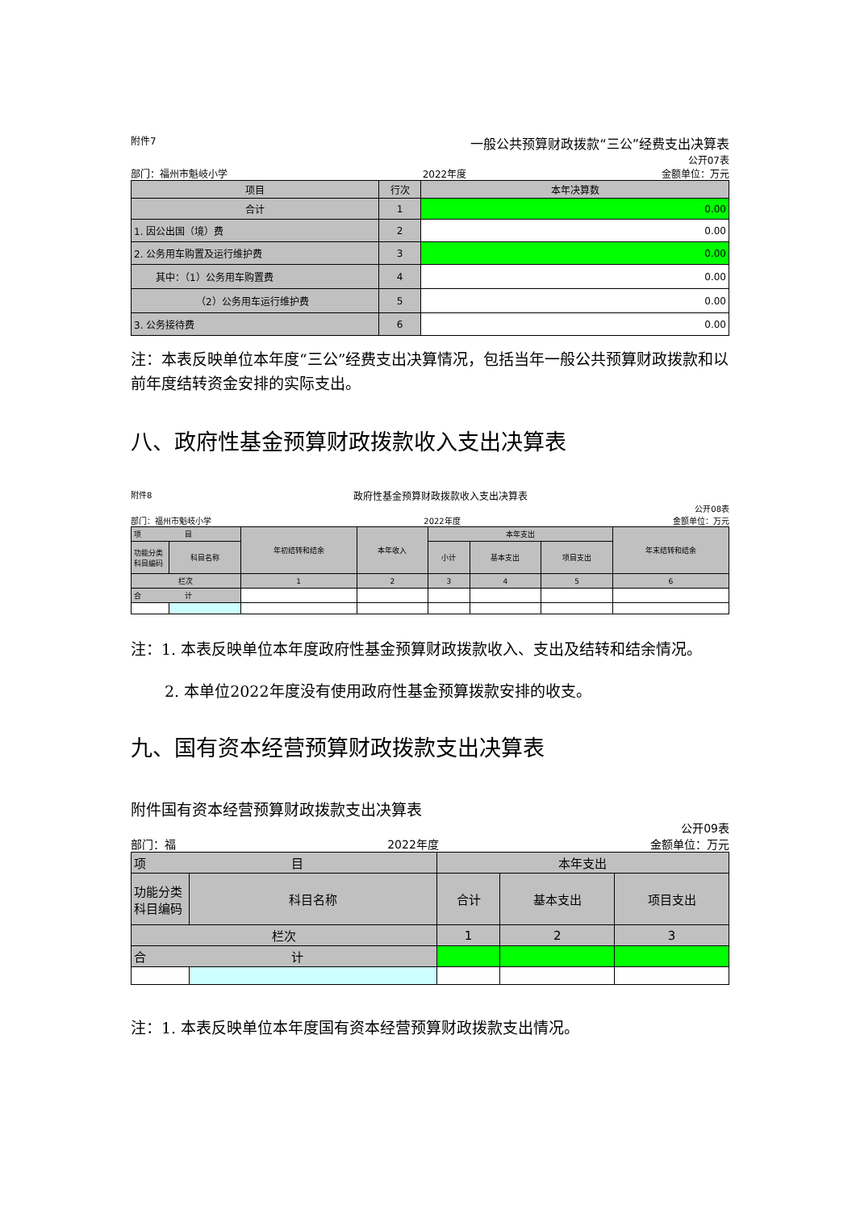附件7 一般公共预算财政拨款“三公”经费支出决算表
公开07表
部门：福州市魁岐小学 2022年度 金额单位：万元
| 项目 | 行次 | 本年决算数 |
| 合计 | 1 | 0.00 |
| 1. 因公出国（境）费 | 2 | 0.00 |
| 2. 公务用车购置及运行维护费 | 3 | 0.00 |
| 其中：（1）公务用车购置费 | 4 | 0.00 |
| （2）公务用车运行维护费 | 5 | 0.00 |
| 3. 公务接待费 | 6 | 0.00 |
注：本表反映单位本年度“三公”经费支出决算情况，包括当年一般公共预算财政拨款和以前年度结转资金安排的实际支出。
八、政府性基金预算财政拨款收入支出决算表
附件8 政府性基金预算财政拨款收入支出决算表
公开08表
部门：福州市魁岐小学 2022年度 金额单位：万元
| 项 目 | | 年初结转和结余 | 本年收入 | 本年支出 | | | 年末结转和结余 |
| 功能分类科目编码 | 科目名称 | | | 小计 | 基本支出 | 项目支出 | |
| 栏次 | | 1 | 2 | 3 | 4 | 5 | 6 |
| 合 计 | | | | | | | |
注：1. 本表反映单位本年度政府性基金预算财政拨款收入、支出及结转和结余情况。
2. 本单位2022年度没有使用政府性基金预算拨款安排的收支。
九、国有资本经营预算财政拨款支出决算表
附件国有资本经营预算财政拨款支出决算表
公开09表
部门：福 2022年度 金额单位：万元
| 项 目 | | 本年支出 | | |
| 功能分类科目编码 | 科目名称 | 合计 | 基本支出 | 项目支出 |
| 栏次 | | 1 | 2 | 3 |
| 合 计 | | | | |
注：1. 本表反映单位本年度国有资本经营预算财政拨款支出情况。